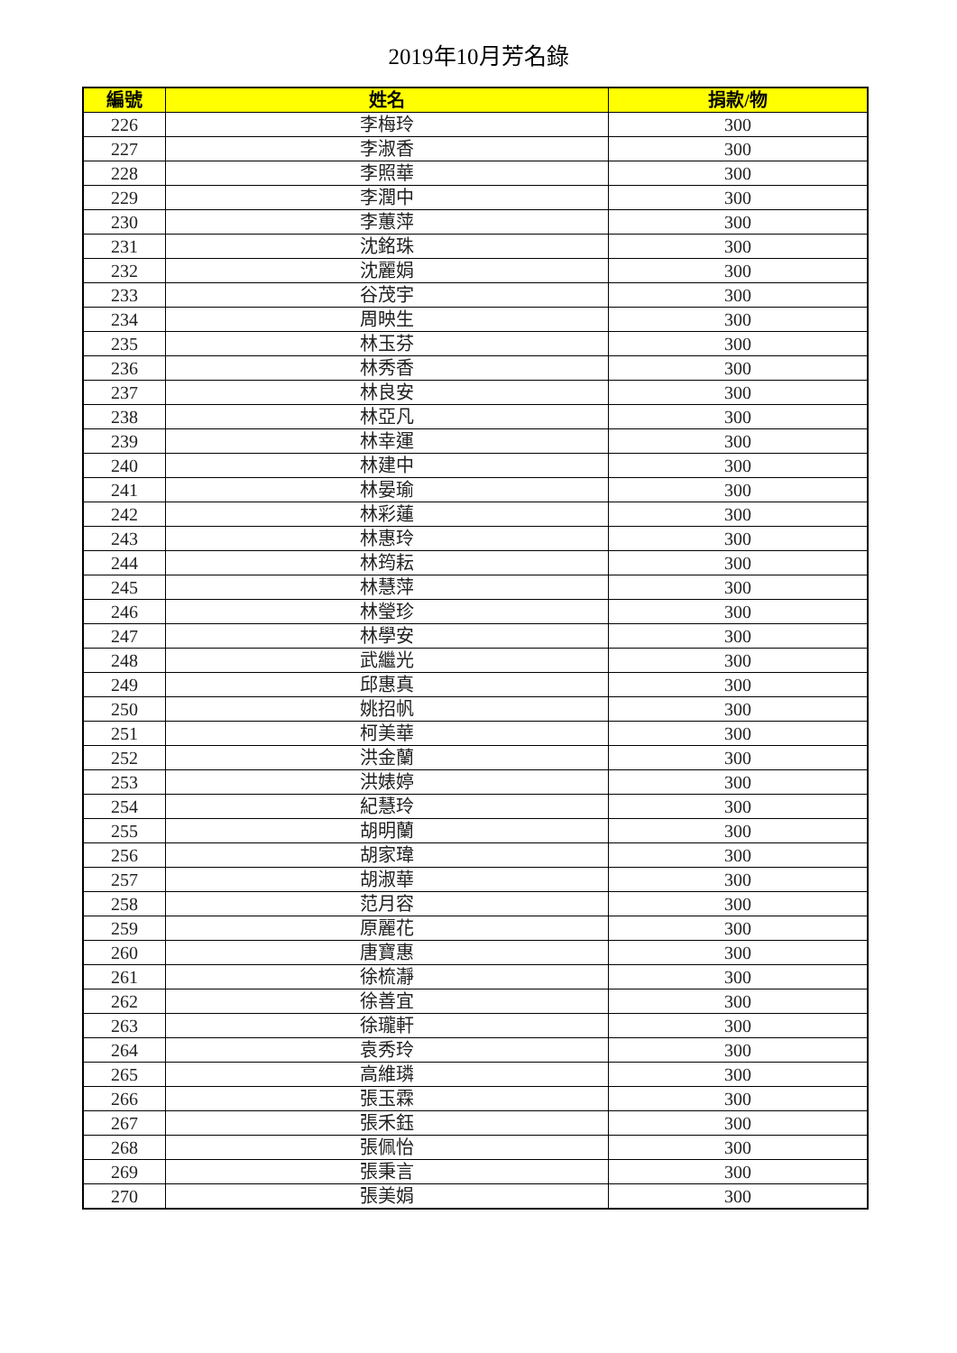2019年10月芳名錄
| 編號 | 姓名 | 捐款/物 |
| --- | --- | --- |
| 226 | 李梅玲 | 300 |
| 227 | 李淑香 | 300 |
| 228 | 李照華 | 300 |
| 229 | 李潤中 | 300 |
| 230 | 李蕙萍 | 300 |
| 231 | 沈銘珠 | 300 |
| 232 | 沈麗娟 | 300 |
| 233 | 谷茂宇 | 300 |
| 234 | 周映生 | 300 |
| 235 | 林玉芬 | 300 |
| 236 | 林秀香 | 300 |
| 237 | 林良安 | 300 |
| 238 | 林亞凡 | 300 |
| 239 | 林幸運 | 300 |
| 240 | 林建中 | 300 |
| 241 | 林晏瑜 | 300 |
| 242 | 林彩蓮 | 300 |
| 243 | 林惠玲 | 300 |
| 244 | 林筠耘 | 300 |
| 245 | 林慧萍 | 300 |
| 246 | 林瑩珍 | 300 |
| 247 | 林學安 | 300 |
| 248 | 武繼光 | 300 |
| 249 | 邱惠真 | 300 |
| 250 | 姚招帆 | 300 |
| 251 | 柯美華 | 300 |
| 252 | 洪金蘭 | 300 |
| 253 | 洪婊婷 | 300 |
| 254 | 紀慧玲 | 300 |
| 255 | 胡明蘭 | 300 |
| 256 | 胡家瑋 | 300 |
| 257 | 胡淑華 | 300 |
| 258 | 范月容 | 300 |
| 259 | 原麗花 | 300 |
| 260 | 唐寶惠 | 300 |
| 261 | 徐梳瀞 | 300 |
| 262 | 徐善宜 | 300 |
| 263 | 徐瓏軒 | 300 |
| 264 | 袁秀玲 | 300 |
| 265 | 高維璘 | 300 |
| 266 | 張玉霖 | 300 |
| 267 | 張禾鈺 | 300 |
| 268 | 張佩怡 | 300 |
| 269 | 張秉言 | 300 |
| 270 | 張美娟 | 300 |